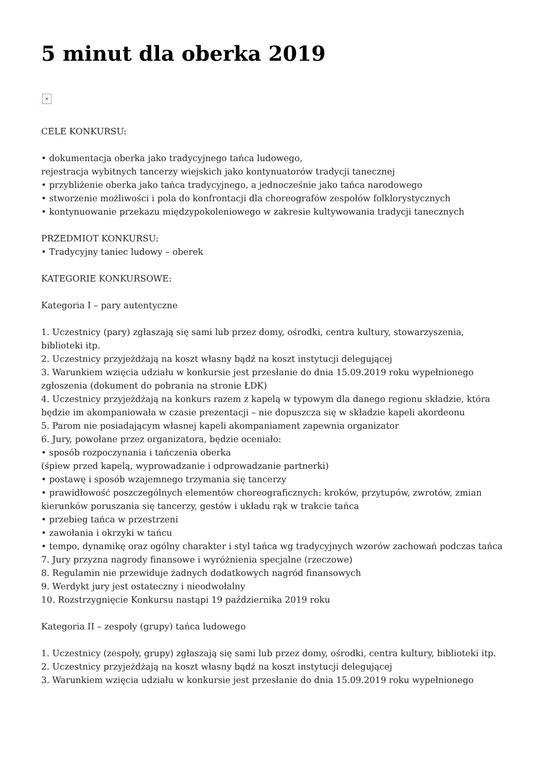5 minut dla oberka 2019
×
CELE KONKURSU:
• dokumentacja oberka jako tradycyjnego tańca ludowego,
rejestracja wybitnych tancerzy wiejskich jako kontynuatorów tradycji tanecznej
• przybliżenie oberka jako tańca tradycyjnego, a jednocześnie jako tańca narodowego
• stworzenie możliwości i pola do konfrontacji dla choreografów zespołów folklorystycznych
• kontynuowanie przekazu międzypokoleniowego w zakresie kultywowania tradycji tanecznych
PRZEDMIOT KONKURSU:
• Tradycyjny taniec ludowy – oberek
KATEGORIE KONKURSOWE:
Kategoria I – pary autentyczne
1. Uczestnicy (pary) zgłaszają się sami lub przez domy, ośrodki, centra kultury, stowarzyszenia, biblioteki itp.
2. Uczestnicy przyjeżdżają na koszt własny bądź na koszt instytucji delegującej
3. Warunkiem wzięcia udziału w konkursie jest przesłanie do dnia 15.09.2019 roku wypełnionego zgłoszenia (dokument do pobrania na stronie ŁDK)
4. Uczestnicy przyjeżdżają na konkurs razem z kapelą w typowym dla danego regionu składzie, która będzie im akompaniowała w czasie prezentacji – nie dopuszcza się w składzie kapeli akordeonu
5. Parom nie posiadającym własnej kapeli akompaniament zapewnia organizator
6. Jury, powołane przez organizatora, będzie oceniało:
• sposób rozpoczynania i tańczenia oberka
(śpiew przed kapelą, wyprowadzanie i odprowadzanie partnerki)
• postawę i sposób wzajemnego trzymania się tancerzy
• prawidłowość poszczególnych elementów choreograficznych: kroków, przytupów, zwrotów, zmian kierunków poruszania się tancerzy, gestów i układu rąk w trakcie tańca
• przebieg tańca w przestrzeni
• zawołania i okrzyki w tańcu
• tempo, dynamikę oraz ogólny charakter i styl tańca wg tradycyjnych wzorów zachowań podczas tańca
7. Jury przyzna nagrody finansowe i wyróżnienia specjalne (rzeczowe)
8. Regulamin nie przewiduje żadnych dodatkowych nagród finansowych
9. Werdykt jury jest ostateczny i nieodwołalny
10. Rozstrzygnięcie Konkursu nastąpi 19 października 2019 roku
Kategoria II – zespoły (grupy) tańca ludowego
1. Uczestnicy (zespoły, grupy) zgłaszają się sami lub przez domy, ośrodki, centra kultury, biblioteki itp.
2. Uczestnicy przyjeżdżają na koszt własny bądź na koszt instytucji delegującej
3. Warunkiem wzięcia udziału w konkursie jest przesłanie do dnia 15.09.2019 roku wypełnionego